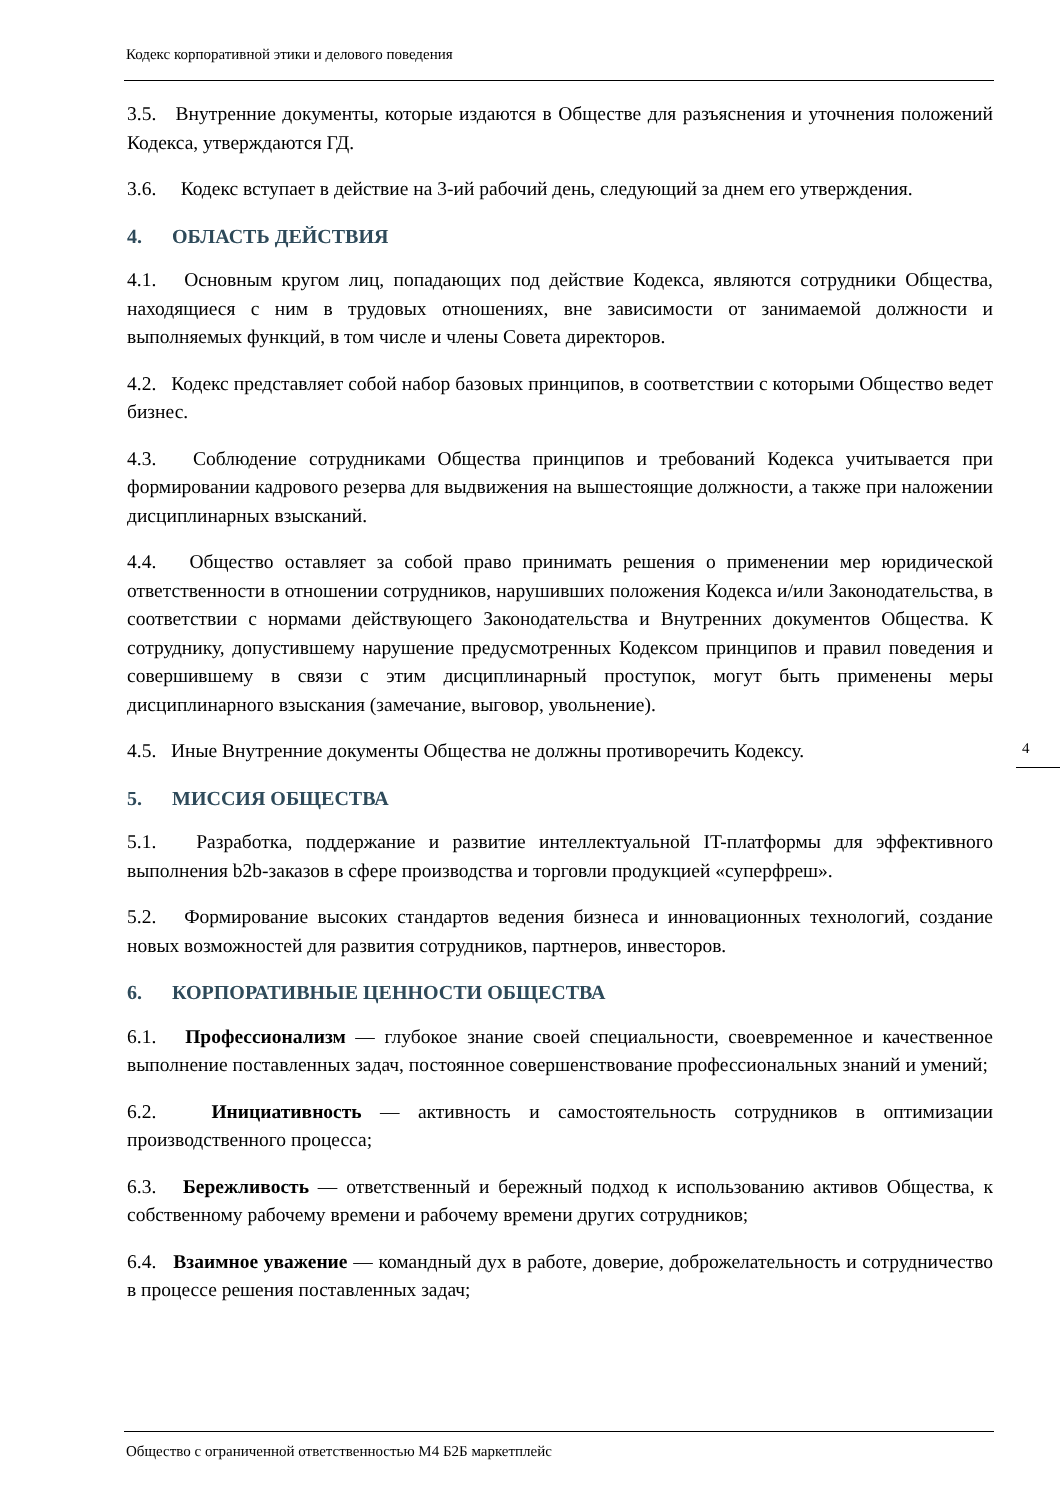Кодекс корпоративной этики и делового поведения
3.5. Внутренние документы, которые издаются в Обществе для разъяснения и уточнения положений Кодекса, утверждаются ГД.
3.6. Кодекс вступает в действие на 3-ий рабочий день, следующий за днем его утверждения.
4. ОБЛАСТЬ ДЕЙСТВИЯ
4.1. Основным кругом лиц, попадающих под действие Кодекса, являются сотрудники Общества, находящиеся с ним в трудовых отношениях, вне зависимости от занимаемой должности и выполняемых функций, в том числе и члены Совета директоров.
4.2. Кодекс представляет собой набор базовых принципов, в соответствии с которыми Общество ведет бизнес.
4.3. Соблюдение сотрудниками Общества принципов и требований Кодекса учитывается при формировании кадрового резерва для выдвижения на вышестоящие должности, а также при наложении дисциплинарных взысканий.
4.4. Общество оставляет за собой право принимать решения о применении мер юридической ответственности в отношении сотрудников, нарушивших положения Кодекса и/или Законодательства, в соответствии с нормами действующего Законодательства и Внутренних документов Общества. К сотруднику, допустившему нарушение предусмотренных Кодексом принципов и правил поведения и совершившему в связи с этим дисциплинарный проступок, могут быть применены меры дисциплинарного взыскания (замечание, выговор, увольнение).
4.5. Иные Внутренние документы Общества не должны противоречить Кодексу.
5. МИССИЯ ОБЩЕСТВА
5.1. Разработка, поддержание и развитие интеллектуальной IT-платформы для эффективного выполнения b2b-заказов в сфере производства и торговли продукцией «суперфреш».
5.2. Формирование высоких стандартов ведения бизнеса и инновационных технологий, создание новых возможностей для развития сотрудников, партнеров, инвесторов.
6. КОРПОРАТИВНЫЕ ЦЕННОСТИ ОБЩЕСТВА
6.1. Профессионализм — глубокое знание своей специальности, своевременное и качественное выполнение поставленных задач, постоянное совершенствование профессиональных знаний и умений;
6.2. Инициативность — активность и самостоятельность сотрудников в оптимизации производственного процесса;
6.3. Бережливость — ответственный и бережный подход к использованию активов Общества, к собственному рабочему времени и рабочему времени других сотрудников;
6.4. Взаимное уважение — командный дух в работе, доверие, доброжелательность и сотрудничество в процессе решения поставленных задач;
4
Общество с ограниченной ответственностью М4 Б2Б маркетплейс